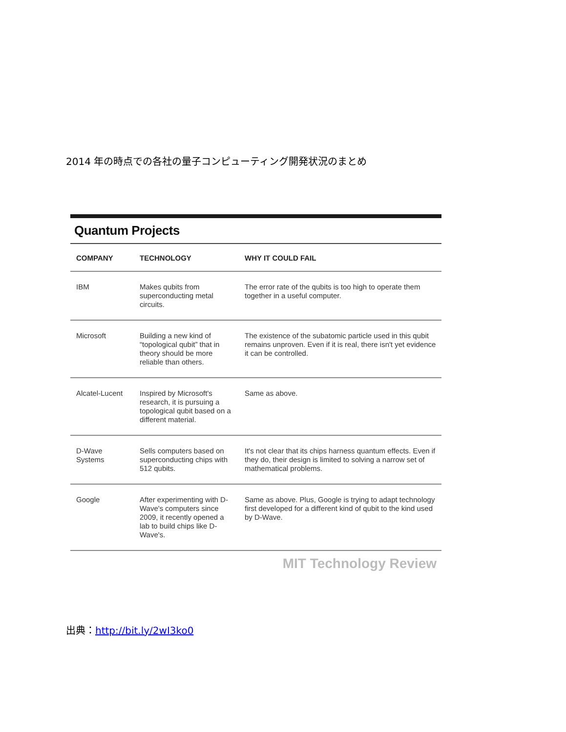2014 年の時点での各社の量子コンピューティング開発状況のまとめ
Quantum Projects
| COMPANY | TECHNOLOGY | WHY IT COULD FAIL |
| --- | --- | --- |
| IBM | Makes qubits from superconducting metal circuits. | The error rate of the qubits is too high to operate them together in a useful computer. |
| Microsoft | Building a new kind of “topological qubit” that in theory should be more reliable than others. | The existence of the subatomic particle used in this qubit remains unproven. Even if it is real, there isn't yet evidence it can be controlled. |
| Alcatel-Lucent | Inspired by Microsoft's research, it is pursuing a topological qubit based on a different material. | Same as above. |
| D-Wave Systems | Sells computers based on superconducting chips with 512 qubits. | It's not clear that its chips harness quantum effects. Even if they do, their design is limited to solving a narrow set of mathematical problems. |
| Google | After experimenting with D-Wave's computers since 2009, it recently opened a lab to build chips like D-Wave's. | Same as above. Plus, Google is trying to adapt technology first developed for a different kind of qubit to the kind used by D-Wave. |
MIT Technology Review
出典：http://bit.ly/2wI3ko0